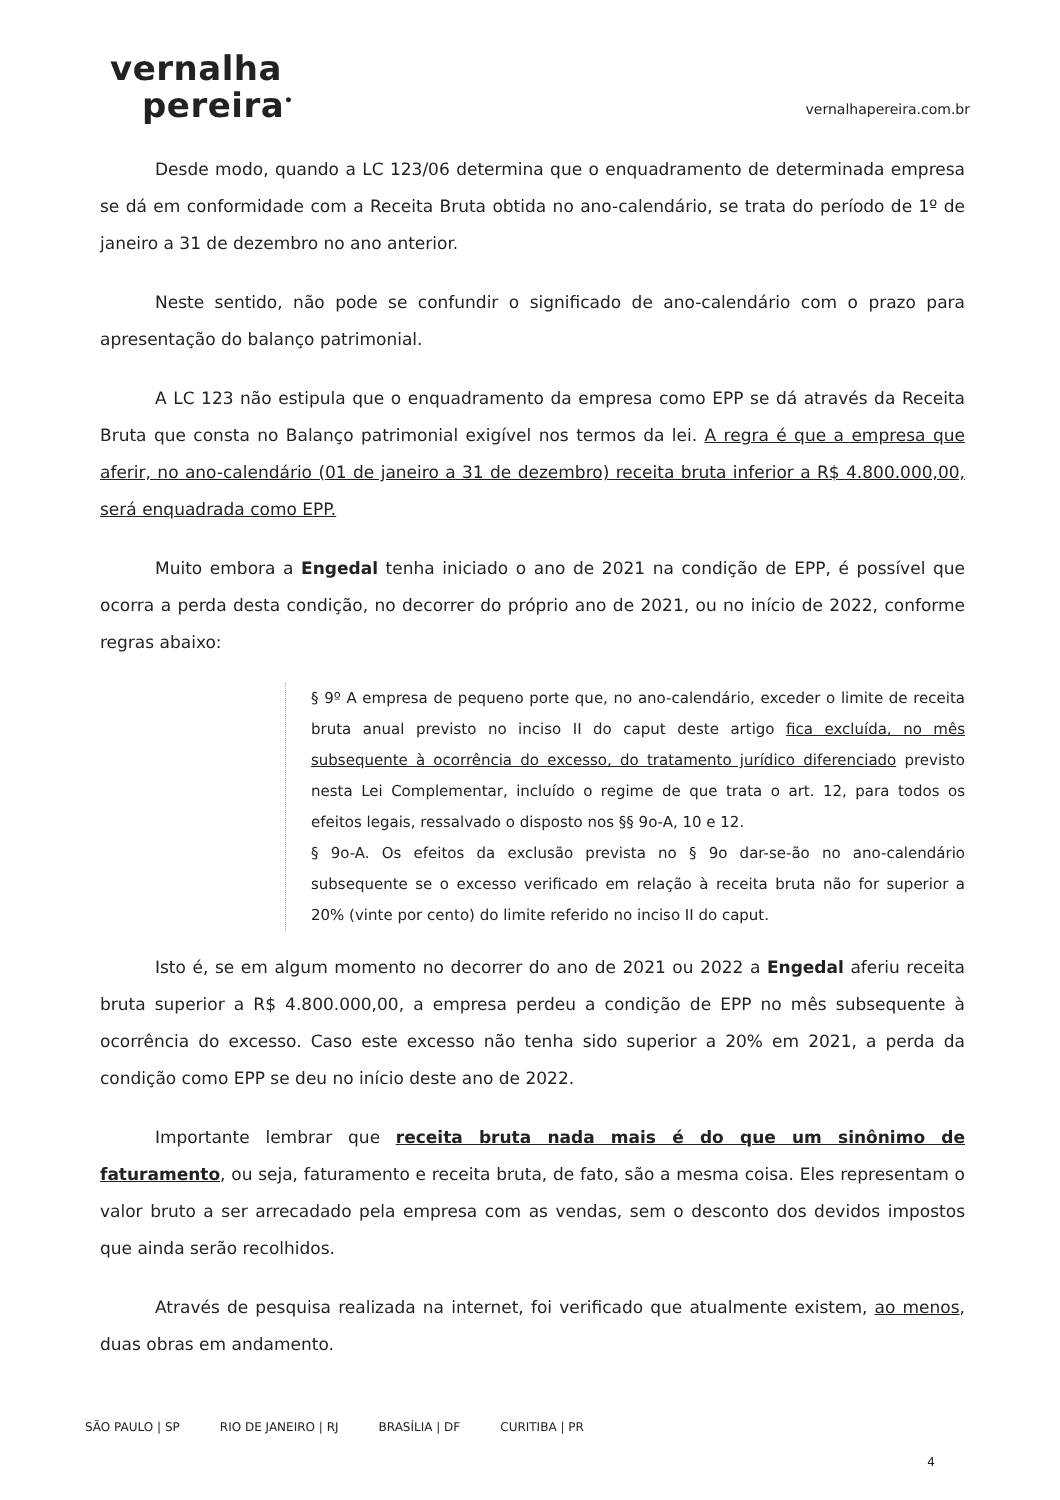vernalha
pereira<sup>•</sup>
vernalhapereira.com.br
Desde modo, quando a LC 123/06 determina que o enquadramento de determinada empresa se dá em conformidade com a Receita Bruta obtida no ano-calendário, se trata do período de 1º de janeiro a 31 de dezembro no ano anterior.
Neste sentido, não pode se confundir o significado de ano-calendário com o prazo para apresentação do balanço patrimonial.
A LC 123 não estipula que o enquadramento da empresa como EPP se dá através da Receita Bruta que consta no Balanço patrimonial exigível nos termos da lei. A regra é que a empresa que aferir, no ano-calendário (01 de janeiro a 31 de dezembro) receita bruta inferior a R$ 4.800.000,00, será enquadrada como EPP.
Muito embora a Engedal tenha iniciado o ano de 2021 na condição de EPP, é possível que ocorra a perda desta condição, no decorrer do próprio ano de 2021, ou no início de 2022, conforme regras abaixo:
§ 9º A empresa de pequeno porte que, no ano-calendário, exceder o limite de receita bruta anual previsto no inciso II do caput deste artigo fica excluída, no mês subsequente à ocorrência do excesso, do tratamento jurídico diferenciado previsto nesta Lei Complementar, incluído o regime de que trata o art. 12, para todos os efeitos legais, ressalvado o disposto nos §§ 9o-A, 10 e 12.
§ 9o-A. Os efeitos da exclusão prevista no § 9o dar-se-ão no ano-calendário subsequente se o excesso verificado em relação à receita bruta não for superior a 20% (vinte por cento) do limite referido no inciso II do caput.
Isto é, se em algum momento no decorrer do ano de 2021 ou 2022 a Engedal aferiu receita bruta superior a R$ 4.800.000,00, a empresa perdeu a condição de EPP no mês subsequente à ocorrência do excesso. Caso este excesso não tenha sido superior a 20% em 2021, a perda da condição como EPP se deu no início deste ano de 2022.
Importante lembrar que receita bruta nada mais é do que um sinônimo de faturamento, ou seja, faturamento e receita bruta, de fato, são a mesma coisa. Eles representam o valor bruto a ser arrecadado pela empresa com as vendas, sem o desconto dos devidos impostos que ainda serão recolhidos.
Através de pesquisa realizada na internet, foi verificado que atualmente existem, ao menos, duas obras em andamento.
SÃO PAULO | SP RIO DE JANEIRO | RJ BRASÍLIA | DF CURITIBA | PR
4